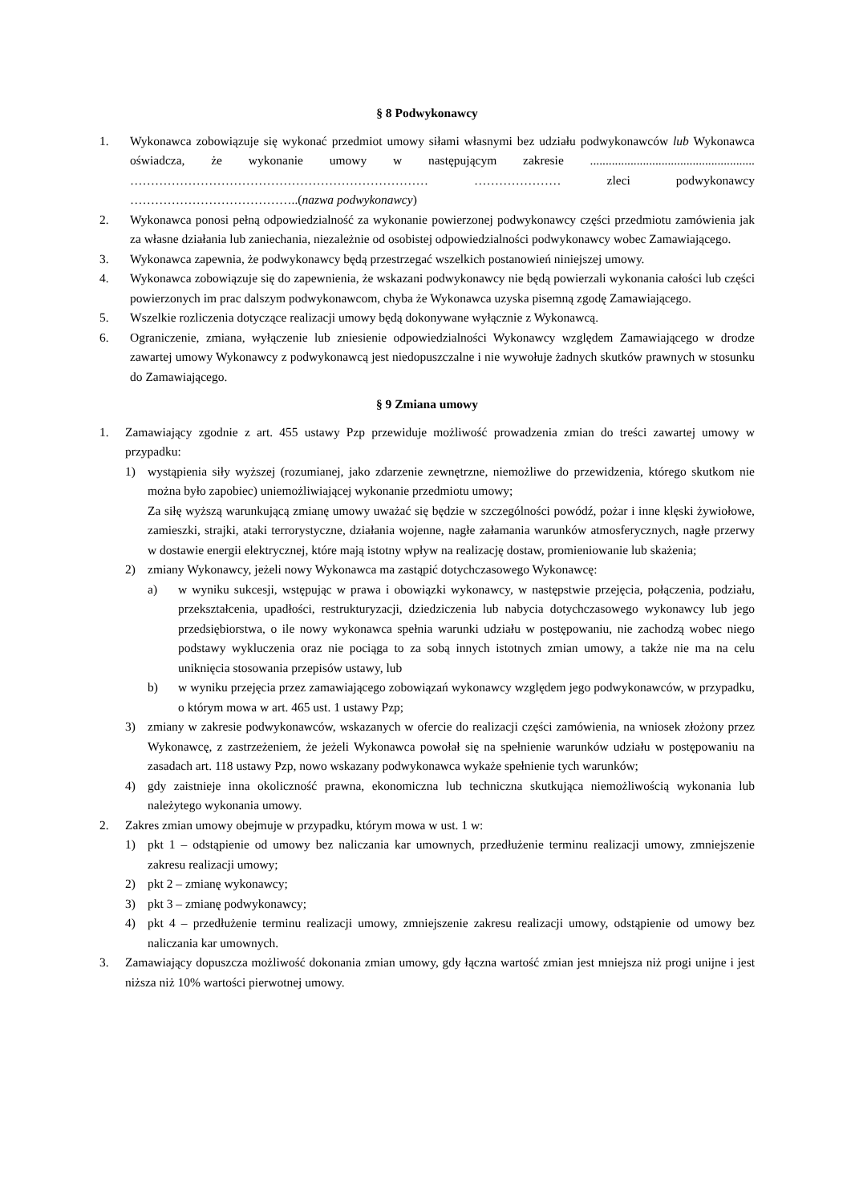§ 8 Podwykonawcy
1. Wykonawca zobowiązuje się wykonać przedmiot umowy siłami własnymi bez udziału podwykonawców lub Wykonawca oświadcza, że wykonanie umowy w następującym zakresie ..................................................... ……………………………………………………………… ………………… zleci podwykonawcy …………………………………..(nazwa podwykonawcy)
2. Wykonawca ponosi pełną odpowiedzialność za wykonanie powierzonej podwykonawcy części przedmiotu zamówienia jak za własne działania lub zaniechania, niezależnie od osobistej odpowiedzialności podwykonawcy wobec Zamawiającego.
3. Wykonawca zapewnia, że podwykonawcy będą przestrzegać wszelkich postanowień niniejszej umowy.
4. Wykonawca zobowiązuje się do zapewnienia, że wskazani podwykonawcy nie będą powierzali wykonania całości lub części powierzonych im prac dalszym podwykonawcom, chyba że Wykonawca uzyska pisemną zgodę Zamawiającego.
5. Wszelkie rozliczenia dotyczące realizacji umowy będą dokonywane wyłącznie z Wykonawcą.
6. Ograniczenie, zmiana, wyłączenie lub zniesienie odpowiedzialności Wykonawcy względem Zamawiającego w drodze zawartej umowy Wykonawcy z podwykonawcą jest niedopuszczalne i nie wywołuje żadnych skutków prawnych w stosunku do Zamawiającego.
§ 9 Zmiana umowy
1. Zamawiający zgodnie z art. 455 ustawy Pzp przewiduje możliwość prowadzenia zmian do treści zawartej umowy w przypadku:
1) wystąpienia siły wyższej (rozumianej, jako zdarzenie zewnętrzne, niemożliwe do przewidzenia, którego skutkom nie można było zapobiec) uniemożliwiającej wykonanie przedmiotu umowy;
Za siłę wyższą warunkującą zmianę umowy uważać się będzie w szczególności powódź, pożar i inne klęski żywiołowe, zamieszki, strajki, ataki terrorystyczne, działania wojenne, nagłe załamania warunków atmosferycznych, nagłe przerwy w dostawie energii elektrycznej, które mają istotny wpływ na realizację dostaw, promieniowanie lub skażenia;
2) zmiany Wykonawcy, jeżeli nowy Wykonawca ma zastąpić dotychczasowego Wykonawcę:
a) w wyniku sukcesji, wstępując w prawa i obowiązki wykonawcy, w następstwie przejęcia, połączenia, podziału, przekształcenia, upadłości, restrukturyzacji, dziedziczenia lub nabycia dotychczasowego wykonawcy lub jego przedsiębiorstwa, o ile nowy wykonawca spełnia warunki udziału w postępowaniu, nie zachodzą wobec niego podstawy wykluczenia oraz nie pociąga to za sobą innych istotnych zmian umowy, a także nie ma na celu uniknięcia stosowania przepisów ustawy, lub
b) w wyniku przejęcia przez zamawiającego zobowiązań wykonawcy względem jego podwykonawców, w przypadku, o którym mowa w art. 465 ust. 1 ustawy Pzp;
3) zmiany w zakresie podwykonawców, wskazanych w ofercie do realizacji części zamówienia, na wniosek złożony przez Wykonawcę, z zastrzeżeniem, że jeżeli Wykonawca powołał się na spełnienie warunków udziału w postępowaniu na zasadach art. 118 ustawy Pzp, nowo wskazany podwykonawca wykaże spełnienie tych warunków;
4) gdy zaistnieje inna okoliczność prawna, ekonomiczna lub techniczna skutkująca niemożliwością wykonania lub należytego wykonania umowy.
2. Zakres zmian umowy obejmuje w przypadku, którym mowa w ust. 1 w:
1) pkt 1 – odstąpienie od umowy bez naliczania kar umownych, przedłużenie terminu realizacji umowy, zmniejszenie zakresu realizacji umowy;
2) pkt 2 – zmianę wykonawcy;
3) pkt 3 – zmianę podwykonawcy;
4) pkt 4 – przedłużenie terminu realizacji umowy, zmniejszenie zakresu realizacji umowy, odstąpienie od umowy bez naliczania kar umownych.
3. Zamawiający dopuszcza możliwość dokonania zmian umowy, gdy łączna wartość zmian jest mniejsza niż progi unijne i jest niższa niż 10% wartości pierwotnej umowy.